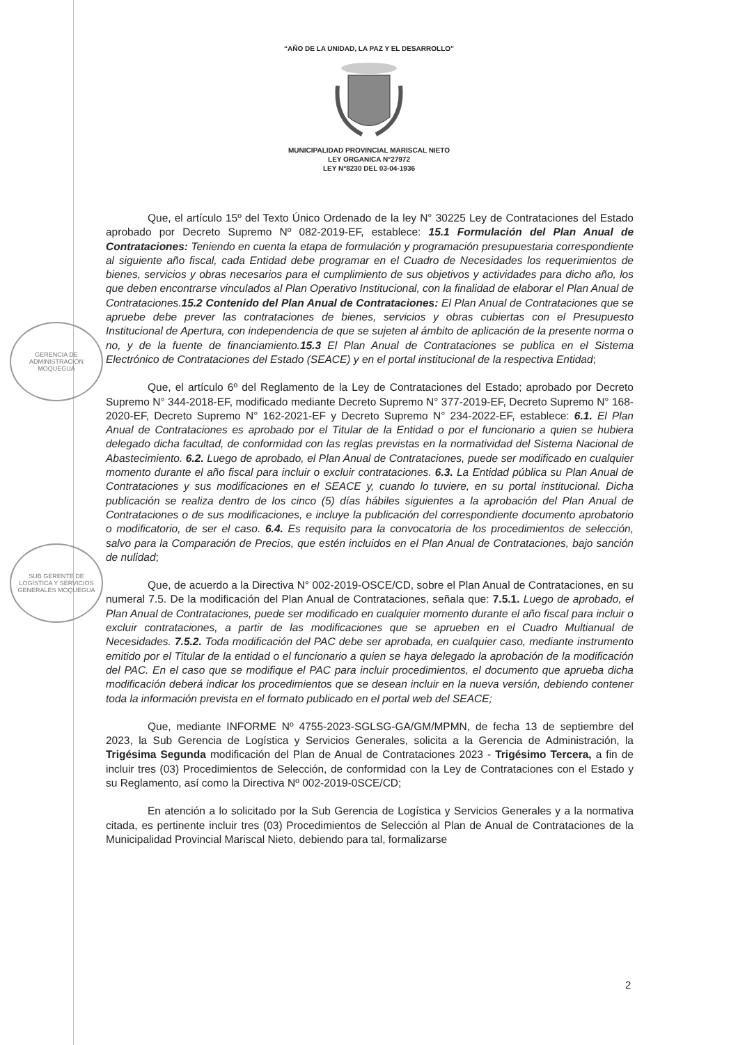“AÑO DE LA UNIDAD, LA PAZ Y EL DESARROLLO”
MUNICIPALIDAD PROVINCIAL MARISCAL NIETO
LEY ORGANICA N°27972
LEY N°8230 DEL 03-04-1936
GERENCIA DE ADMINISTRACIÓN MOQUEGUA
SUB GERENTE DE LOGÍSTICA Y SERVICIOS GENERALES MOQUEGUA
Que, el artículo 15º del Texto Único Ordenado de la ley N° 30225 Ley de Contrataciones del Estado aprobado por Decreto Supremo Nº 082-2019-EF, establece: 15.1 Formulación del Plan Anual de Contrataciones: Teniendo en cuenta la etapa de formulación y programación presupuestaria correspondiente al siguiente año fiscal, cada Entidad debe programar en el Cuadro de Necesidades los requerimientos de bienes, servicios y obras necesarios para el cumplimiento de sus objetivos y actividades para dicho año, los que deben encontrarse vinculados al Plan Operativo Institucional, con la finalidad de elaborar el Plan Anual de Contrataciones.15.2 Contenido del Plan Anual de Contrataciones: El Plan Anual de Contrataciones que se apruebe debe prever las contrataciones de bienes, servicios y obras cubiertas con el Presupuesto Institucional de Apertura, con independencia de que se sujeten al ámbito de aplicación de la presente norma o no, y de la fuente de financiamiento.15.3 El Plan Anual de Contrataciones se publica en el Sistema Electrónico de Contrataciones del Estado (SEACE) y en el portal institucional de la respectiva Entidad;
Que, el artículo 6º del Reglamento de la Ley de Contrataciones del Estado; aprobado por Decreto Supremo N° 344-2018-EF, modificado mediante Decreto Supremo N° 377-2019-EF, Decreto Supremo N° 168-2020-EF, Decreto Supremo N° 162-2021-EF y Decreto Supremo N° 234-2022-EF, establece: 6.1. El Plan Anual de Contrataciones es aprobado por el Titular de la Entidad o por el funcionario a quien se hubiera delegado dicha facultad, de conformidad con las reglas previstas en la normatividad del Sistema Nacional de Abastecimiento. 6.2. Luego de aprobado, el Plan Anual de Contrataciones, puede ser modificado en cualquier momento durante el año fiscal para incluir o excluir contrataciones. 6.3. La Entidad pública su Plan Anual de Contrataciones y sus modificaciones en el SEACE y, cuando lo tuviere, en su portal institucional. Dicha publicación se realiza dentro de los cinco (5) días hábiles siguientes a la aprobación del Plan Anual de Contrataciones o de sus modificaciones, e incluye la publicación del correspondiente documento aprobatorio o modificatorio, de ser el caso. 6.4. Es requisito para la convocatoria de los procedimientos de selección, salvo para la Comparación de Precios, que estén incluidos en el Plan Anual de Contrataciones, bajo sanción de nulidad;
Que, de acuerdo a la Directiva N° 002-2019-OSCE/CD, sobre el Plan Anual de Contrataciones, en su numeral 7.5. De la modificación del Plan Anual de Contrataciones, señala que: 7.5.1. Luego de aprobado, el Plan Anual de Contrataciones, puede ser modificado en cualquier momento durante el año fiscal para incluir o excluir contrataciones, a partir de las modificaciones que se aprueben en el Cuadro Multianual de Necesidades. 7.5.2. Toda modificación del PAC debe ser aprobada, en cualquier caso, mediante instrumento emitido por el Titular de la entidad o el funcionario a quien se haya delegado la aprobación de la modificación del PAC. En el caso que se modifique el PAC para incluir procedimientos, el documento que aprueba dicha modificación deberá indicar los procedimientos que se desean incluir en la nueva versión, debiendo contener toda la información prevista en el formato publicado en el portal web del SEACE;
Que, mediante INFORME Nº 4755-2023-SGLSG-GA/GM/MPMN, de fecha 13 de septiembre del 2023, la Sub Gerencia de Logística y Servicios Generales, solicita a la Gerencia de Administración, la Trigésima Segunda modificación del Plan de Anual de Contrataciones 2023 - Trigésimo Tercera, a fin de incluir tres (03) Procedimientos de Selección, de conformidad con la Ley de Contrataciones con el Estado y su Reglamento, así como la Directiva Nº 002-2019-0SCE/CD;
En atención a lo solicitado por la Sub Gerencia de Logística y Servicios Generales y a la normativa citada, es pertinente incluir tres (03) Procedimientos de Selección al Plan de Anual de Contrataciones de la Municipalidad Provincial Mariscal Nieto, debiendo para tal, formalizarse
2